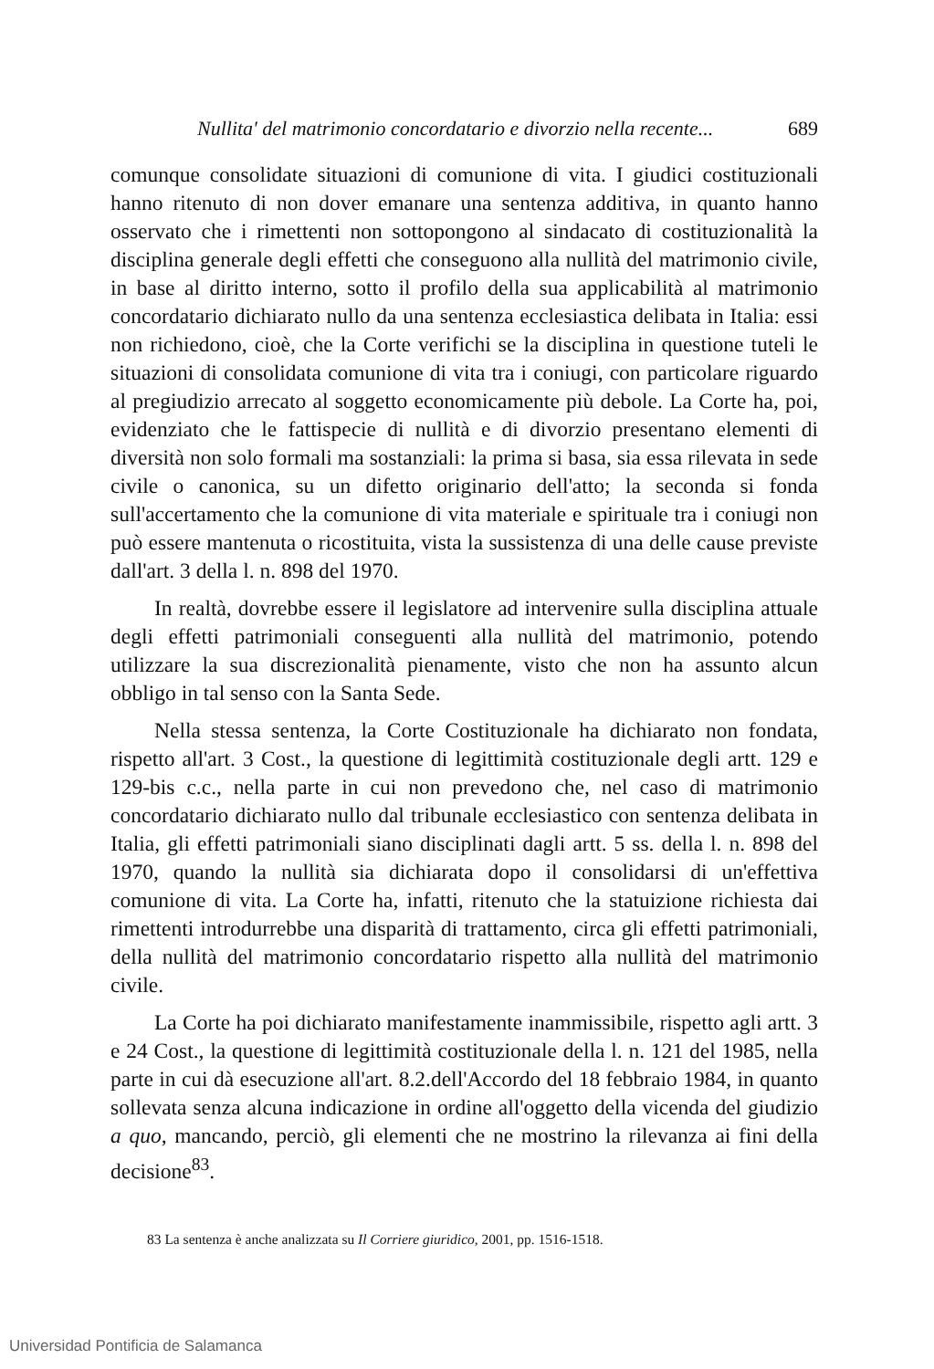Nullita' del matrimonio concordatario e divorzio nella recente... 689
comunque consolidate situazioni di comunione di vita. I giudici costituzionali hanno ritenuto di non dover emanare una sentenza additiva, in quanto hanno osservato che i rimettenti non sottopongono al sindacato di costituzionalità la disciplina generale degli effetti che conseguono alla nullità del matrimonio civile, in base al diritto interno, sotto il profilo della sua applicabilità al matrimonio concordatario dichiarato nullo da una sentenza ecclesiastica delibata in Italia: essi non richiedono, cioè, che la Corte verifichi se la disciplina in questione tuteli le situazioni di consolidata comunione di vita tra i coniugi, con particolare riguardo al pregiudizio arrecato al soggetto economicamente più debole. La Corte ha, poi, evidenziato che le fattispecie di nullità e di divorzio presentano elementi di diversità non solo formali ma sostanziali: la prima si basa, sia essa rilevata in sede civile o canonica, su un difetto originario dell'atto; la seconda si fonda sull'accertamento che la comunione di vita materiale e spirituale tra i coniugi non può essere mantenuta o ricostituita, vista la sussistenza di una delle cause previste dall'art. 3 della l. n. 898 del 1970.
In realtà, dovrebbe essere il legislatore ad intervenire sulla disciplina attuale degli effetti patrimoniali conseguenti alla nullità del matrimonio, potendo utilizzare la sua discrezionalità pienamente, visto che non ha assunto alcun obbligo in tal senso con la Santa Sede.
Nella stessa sentenza, la Corte Costituzionale ha dichiarato non fondata, rispetto all'art. 3 Cost., la questione di legittimità costituzionale degli artt. 129 e 129-bis c.c., nella parte in cui non prevedono che, nel caso di matrimonio concordatario dichiarato nullo dal tribunale ecclesiastico con sentenza delibata in Italia, gli effetti patrimoniali siano disciplinati dagli artt. 5 ss. della l. n. 898 del 1970, quando la nullità sia dichiarata dopo il consolidarsi di un'effettiva comunione di vita. La Corte ha, infatti, ritenuto che la statuizione richiesta dai rimettenti introdurrebbe una disparità di trattamento, circa gli effetti patrimoniali, della nullità del matrimonio concordatario rispetto alla nullità del matrimonio civile.
La Corte ha poi dichiarato manifestamente inammissibile, rispetto agli artt. 3 e 24 Cost., la questione di legittimità costituzionale della l. n. 121 del 1985, nella parte in cui dà esecuzione all'art. 8.2.dell'Accordo del 18 febbraio 1984, in quanto sollevata senza alcuna indicazione in ordine all'oggetto della vicenda del giudizio a quo, mancando, perciò, gli elementi che ne mostrino la rilevanza ai fini della decisione<sup>83</sup>.
83 La sentenza è anche analizzata su Il Corriere giuridico, 2001, pp. 1516-1518.
Universidad Pontificia de Salamanca